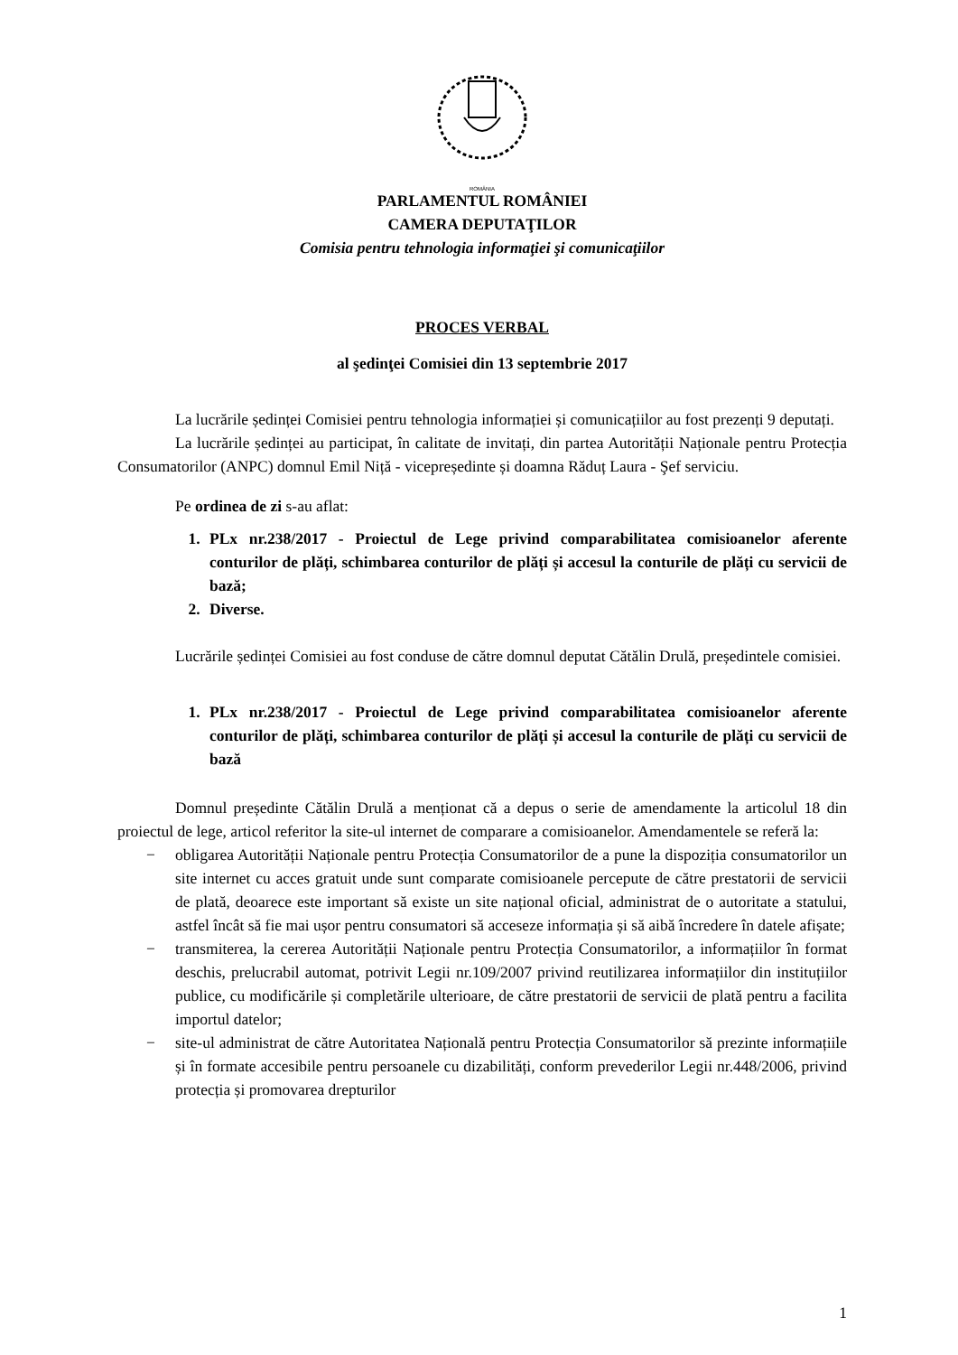ROMÂNIA
PARLAMENTUL ROMÂNIEI
CAMERA DEPUTAŢILOR
Comisia pentru tehnologia informaţiei şi comunicaţiilor
PROCES VERBAL
al şedinţei Comisiei din 13 septembrie 2017
La lucrările ședinței Comisiei pentru tehnologia informației și comunicațiilor au fost prezenți 9 deputați.
La lucrările ședinței au participat, în calitate de invitați, din partea Autorității Naționale pentru Protecția Consumatorilor (ANPC) domnul Emil Niță - vicepreședinte și doamna Răduț Laura - Şef serviciu.
Pe ordinea de zi s-au aflat:
1. PLx nr.238/2017 - Proiectul de Lege privind comparabilitatea comisioanelor aferente conturilor de plăți, schimbarea conturilor de plăți și accesul la conturile de plăți cu servicii de bază;
2. Diverse.
Lucrările ședinței Comisiei au fost conduse de către domnul deputat Cătălin Drulă, președintele comisiei.
1. PLx nr.238/2017 - Proiectul de Lege privind comparabilitatea comisioanelor aferente conturilor de plăți, schimbarea conturilor de plăți și accesul la conturile de plăți cu servicii de bază
Domnul președinte Cătălin Drulă a menționat că a depus o serie de amendamente la articolul 18 din proiectul de lege, articol referitor la site-ul internet de comparare a comisioanelor. Amendamentele se referă la:
− obligarea Autorității Naționale pentru Protecția Consumatorilor de a pune la dispoziția consumatorilor un site internet cu acces gratuit unde sunt comparate comisioanele percepute de către prestatorii de servicii de plată, deoarece este important să existe un site național oficial, administrat de o autoritate a statului, astfel încât să fie mai ușor pentru consumatori să acceseze informația și să aibă încredere în datele afișate;
− transmiterea, la cererea Autorității Naționale pentru Protecția Consumatorilor, a informațiilor în format deschis, prelucrabil automat, potrivit Legii nr.109/2007 privind reutilizarea informațiilor din instituțiilor publice, cu modificările și completările ulterioare, de către prestatorii de servicii de plată pentru a facilita importul datelor;
− site-ul administrat de către Autoritatea Națională pentru Protecția Consumatorilor să prezinte informațiile și în formate accesibile pentru persoanele cu dizabilități, conform prevederilor Legii nr.448/2006, privind protecția și promovarea drepturilor
1